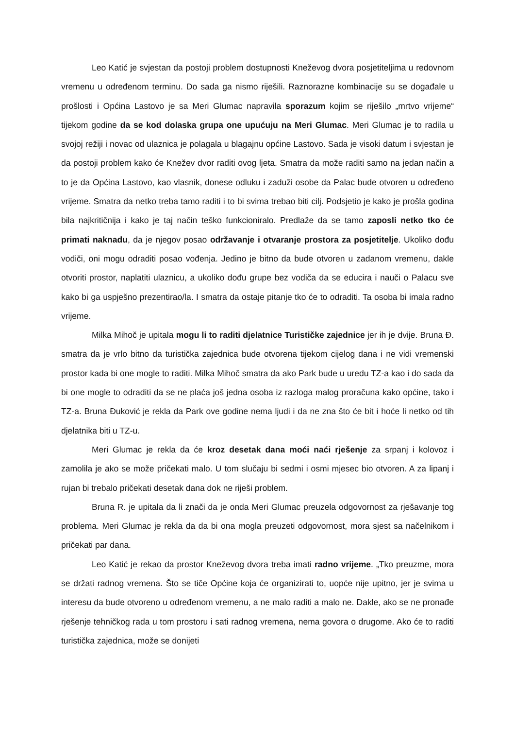Leo Katić je svjestan da postoji problem dostupnosti Kneževog dvora posjetiteljima u redovnom vremenu u određenom terminu. Do sada ga nismo riješili. Raznorazne kombinacije su se događale u prošlosti i Općina Lastovo je sa Meri Glumac napravila sporazum kojim se riješilo „mrtvo vrijeme“ tijekom godine da se kod dolaska grupa one upućuju na Meri Glumac. Meri Glumac je to radila u svojoj režiji i novac od ulaznica je polagala u blagajnu općine Lastovo. Sada je visoki datum i svjestan je da postoji problem kako će Knežev dvor raditi ovog ljeta. Smatra da može raditi samo na jedan način a to je da Općina Lastovo, kao vlasnik, donese odluku i zaduži osobe da Palac bude otvoren u određeno vrijeme. Smatra da netko treba tamo raditi i to bi svima trebao biti cilj. Podsjetio je kako je prošla godina bila najkritičnija i kako je taj način teško funkcioniralo. Predlaže da se tamo zaposli netko tko će primati naknadu, da je njegov posao održavanje i otvaranje prostora za posjetitelje. Ukoliko dođu vodiči, oni mogu odraditi posao vođenja. Jedino je bitno da bude otvoren u zadanom vremenu, dakle otvoriti prostor, naplatiti ulaznicu, a ukoliko dođu grupe bez vodiča da se educira i nauči o Palacu sve kako bi ga uspješno prezentirao/la. I smatra da ostaje pitanje tko će to odraditi. Ta osoba bi imala radno vrijeme.
Milka Mihoč je upitala mogu li to raditi djelatnice Turističke zajednice jer ih je dvije. Bruna Đ. smatra da je vrlo bitno da turistička zajednica bude otvorena tijekom cijelog dana i ne vidi vremenski prostor kada bi one mogle to raditi. Milka Mihoč smatra da ako Park bude u uredu TZ-a kao i do sada da bi one mogle to odraditi da se ne plaća još jedna osoba iz razloga malog proračuna kako općine, tako i TZ-a. Bruna Đuković je rekla da Park ove godine nema ljudi i da ne zna što će bit i hoće li netko od tih djelatnika biti u TZ-u.
Meri Glumac je rekla da će kroz desetak dana moći naći rješenje za srpanj i kolovoz i zamolila je ako se može pričekati malo. U tom slučaju bi sedmi i osmi mjesec bio otvoren. A za lipanj i rujan bi trebalo pričekati desetak dana dok ne riješi problem.
Bruna R. je upitala da li znači da je onda Meri Glumac preuzela odgovornost za rješavanje tog problema. Meri Glumac je rekla da da bi ona mogla preuzeti odgovornost, mora sjest sa načelnikom i pričekati par dana.
Leo Katić je rekao da prostor Kneževog dvora treba imati radno vrijeme. „Tko preuzme, mora se držati radnog vremena. Što se tiče Općine koja će organizirati to, uopće nije upitno, jer je svima u interesu da bude otvoreno u određenom vremenu, a ne malo raditi a malo ne. Dakle, ako se ne pronađe rješenje tehničkog rada u tom prostoru i sati radnog vremena, nema govora o drugome. Ako će to raditi turistička zajednica, može se donijeti